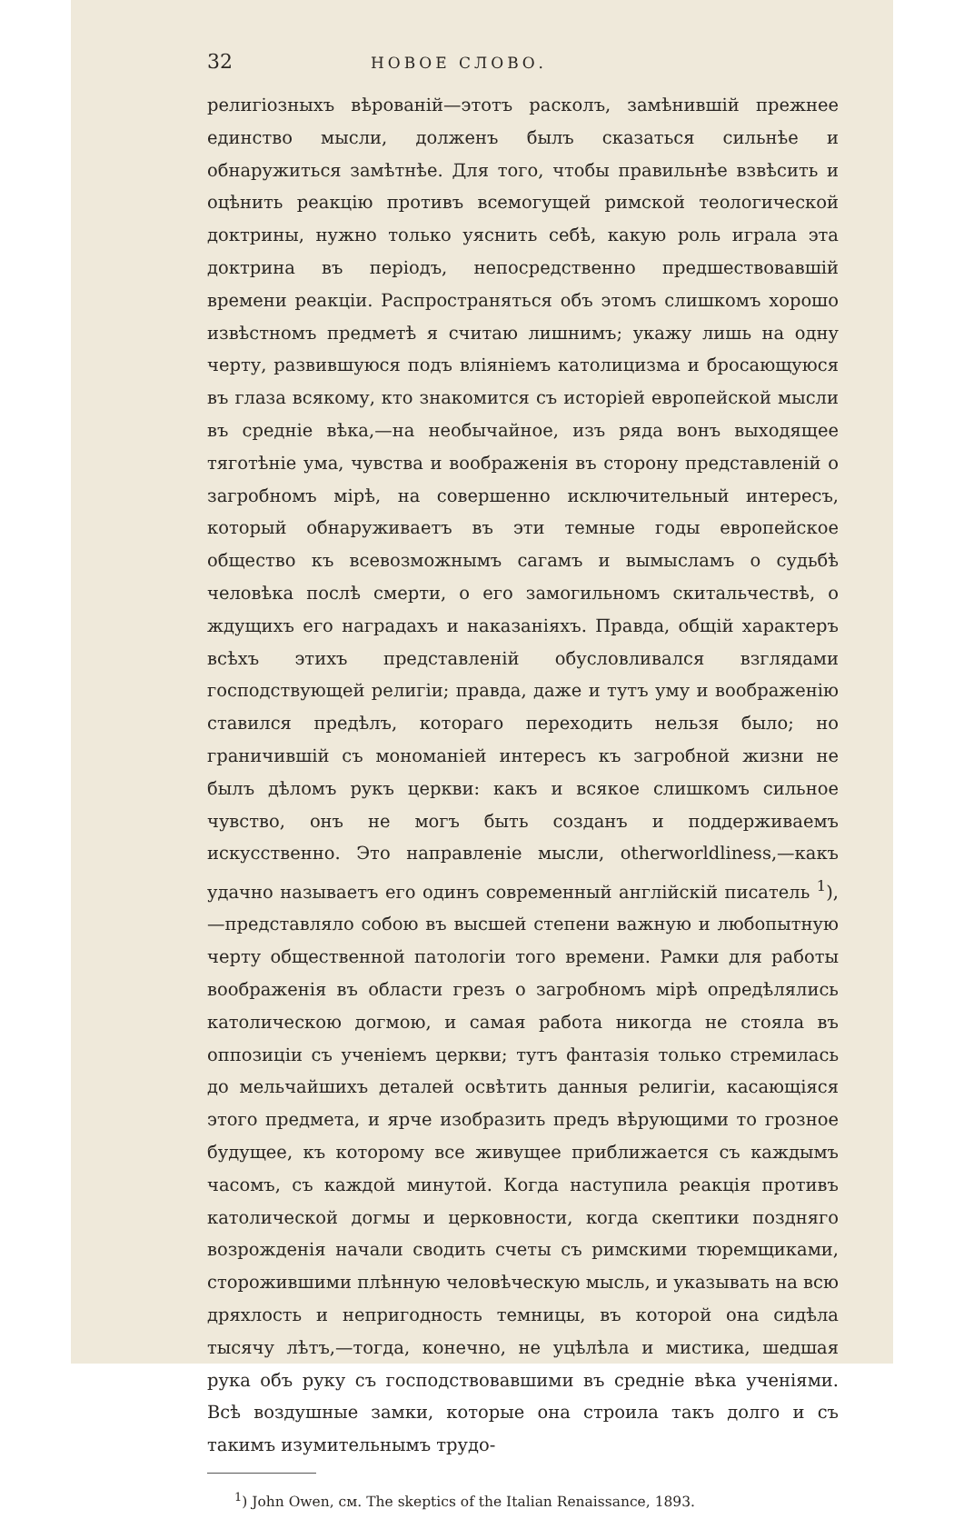32 НОВОЕ СЛОВО.
религіозныхъ вѣрованій—этотъ расколъ, замѣнившій прежнее единство мысли, долженъ былъ сказаться сильнѣе и обнаружиться замѣтнѣе. Для того, чтобы правильнѣе взвѣсить и оцѣнить реакцію противъ всемогущей римской теологической доктрины, нужно только уяснить себѣ, какую роль играла эта доктрина въ періодъ, непосредственно предшествовавшій времени реакціи. Распространяться объ этомъ слишкомъ хорошо извѣстномъ предметѣ я считаю лишнимъ; укажу лишь на одну черту, развившуюся подъ вліяніемъ католицизма и бросающуюся въ глаза всякому, кто знакомится съ исторіей европейской мысли въ средніе вѣка,—на необычайное, изъ ряда вонъ выходящее тяготѣніе ума, чувства и воображенія въ сторону представленій о загробномъ мірѣ, на совершенно исключительный интересъ, который обнаруживаетъ въ эти темные годы европейское общество къ всевозможнымъ сагамъ и вымысламъ о судьбѣ человѣка послѣ смерти, о его замогильномъ скитальчествѣ, о ждущихъ его наградахъ и наказаніяхъ. Правда, общій характеръ всѣхъ этихъ представленій обусловливался взглядами господствующей религіи; правда, даже и тутъ уму и воображенію ставился предѣлъ, котораго переходить нельзя было; но граничившій съ мономаніей интересъ къ загробной жизни не былъ дѣломъ рукъ церкви: какъ и всякое слишкомъ сильное чувство, онъ не могъ быть созданъ и поддерживаемъ искусственно. Это направленіе мысли, otherworldliness,—какъ удачно называетъ его одинъ современный англійскій писатель <sup>1</sup>),—представляло собою въ высшей степени важную и любопытную черту общественной патологіи того времени. Рамки для работы воображенія въ области грезъ о загробномъ мірѣ опредѣлялись католическою догмою, и самая работа никогда не стояла въ оппозиціи съ ученіемъ церкви; тутъ фантазія только стремилась до мельчайшихъ деталей освѣтить данныя религіи, касающіяся этого предмета, и ярче изобразить предъ вѣрующими то грозное будущее, къ которому все живущее приближается съ каждымъ часомъ, съ каждой минутой. Когда наступила реакція противъ католической догмы и церковности, когда скептики поздняго возрожденія начали сводить счеты съ римскими тюремщиками, сторожившими плѣнную человѣческую мысль, и указывать на всю дряхлость и непригодность темницы, въ которой она сидѣла тысячу лѣтъ,—тогда, конечно, не уцѣлѣла и мистика, шедшая рука объ руку съ господствовавшими въ средніе вѣка ученіями. Всѣ воздушные замки, которые она строила такъ долго и съ такимъ изумительнымъ трудо-
<sup>1</sup>) John Owen, см. The skeptics of the Italian Renaissance, 1893.